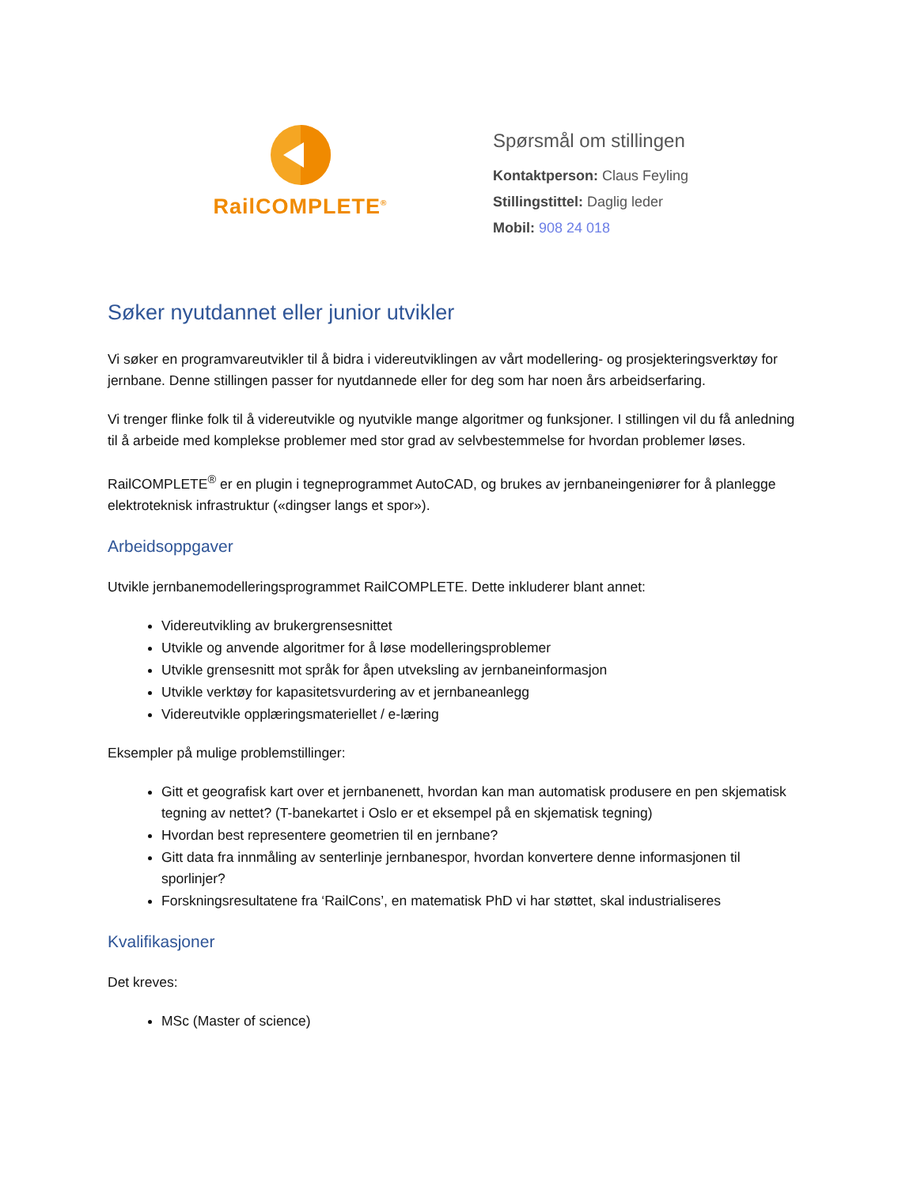RailCOMPLETE<sup>®</sup>
Spørsmål om stillingen
Kontaktperson: Claus Feyling
Stillingstittel: Daglig leder
Mobil: 908 24 018
Søker nyutdannet eller junior utvikler
Vi søker en programvareutvikler til å bidra i videreutviklingen av vårt modellering- og prosjekteringsverktøy for jernbane. Denne stillingen passer for nyutdannede eller for deg som har noen års arbeidserfaring.
Vi trenger flinke folk til å videreutvikle og nyutvikle mange algoritmer og funksjoner. I stillingen vil du få anledning til å arbeide med komplekse problemer med stor grad av selvbestemmelse for hvordan problemer løses.
RailCOMPLETE<sup>®</sup> er en plugin i tegneprogrammet AutoCAD, og brukes av jernbaneingeniører for å planlegge elektroteknisk infrastruktur («dingser langs et spor»).
Arbeidsoppgaver
Utvikle jernbanemodelleringsprogrammet RailCOMPLETE. Dette inkluderer blant annet:
Videreutvikling av brukergrensesnittet
Utvikle og anvende algoritmer for å løse modelleringsproblemer
Utvikle grensesnitt mot språk for åpen utveksling av jernbaneinformasjon
Utvikle verktøy for kapasitetsvurdering av et jernbaneanlegg
Videreutvikle opplæringsmateriellet / e-læring
Eksempler på mulige problemstillinger:
Gitt et geografisk kart over et jernbanenett, hvordan kan man automatisk produsere en pen skjematisk tegning av nettet? (T-banekartet i Oslo er et eksempel på en skjematisk tegning)
Hvordan best representere geometrien til en jernbane?
Gitt data fra innmåling av senterlinje jernbanespor, hvordan konvertere denne informasjonen til sporlinjer?
Forskningsresultatene fra ‘RailCons’, en matematisk PhD vi har støttet, skal industrialiseres
Kvalifikasjoner
Det kreves:
MSc (Master of science)